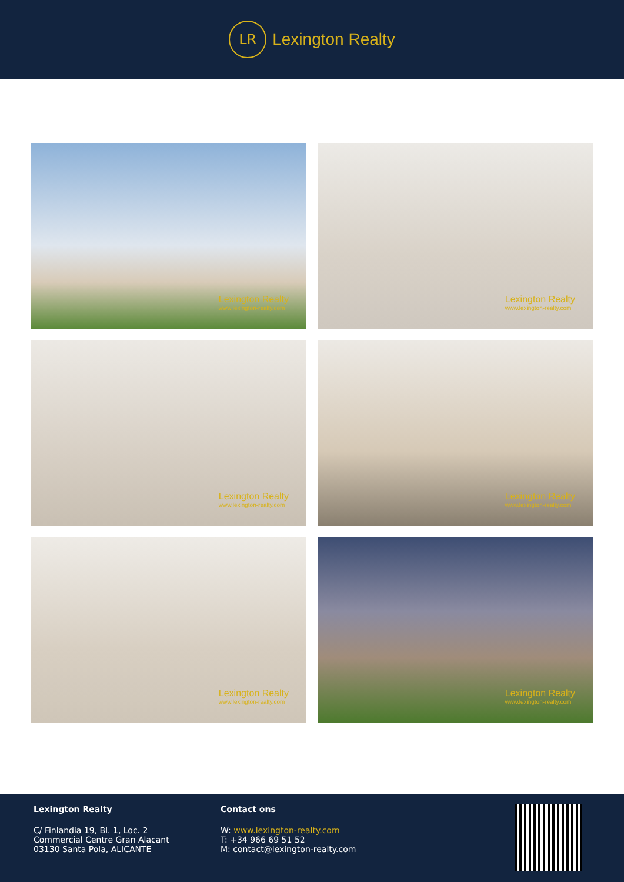LR
Lexington Realty
Lexington Realty
www.lexington-realty.com
Lexington Realty
www.lexington-realty.com
Lexington Realty
www.lexington-realty.com
Lexington Realty
www.lexington-realty.com
Lexington Realty
www.lexington-realty.com
Lexington Realty
www.lexington-realty.com
Lexington Realty
C/ Finlandia 19, Bl. 1, Loc. 2
Commercial Centre Gran Alacant
03130 Santa Pola, ALICANTE
Contact ons
W: www.lexington-realty.com
T: +34 966 69 51 52
M: contact@lexington-realty.com